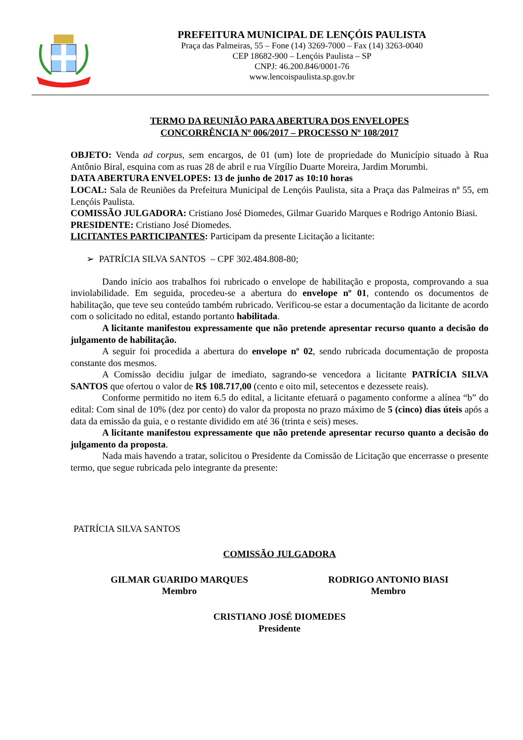PREFEITURA MUNICIPAL DE LENÇÓIS PAULISTA
Praça das Palmeiras, 55 – Fone (14) 3269-7000 – Fax (14) 3263-0040
CEP 18682-900 – Lençóis Paulista – SP
CNPJ: 46.200.846/0001-76
www.lencoispaulista.sp.gov.br
TERMO DA REUNIÃO PARA ABERTURA DOS ENVELOPES
CONCORRÊNCIA Nº 006/2017 – PROCESSO Nº 108/2017
OBJETO: Venda ad corpus, sem encargos, de 01 (um) lote de propriedade do Município situado à Rua Antônio Biral, esquina com as ruas 28 de abril e rua Vírgílio Duarte Moreira, Jardim Morumbi.
DATA ABERTURA ENVELOPES: 13 de junho de 2017 as 10:10 horas
LOCAL: Sala de Reuniões da Prefeitura Municipal de Lençóis Paulista, sita a Praça das Palmeiras nº 55, em Lençóis Paulista.
COMISSÃO JULGADORA: Cristiano José Diomedes, Gilmar Guarido Marques e Rodrigo Antonio Biasi.
PRESIDENTE: Cristiano José Diomedes.
LICITANTES PARTICIPANTES: Participam da presente Licitação a licitante:
➢ PATRÍCIA SILVA SANTOS – CPF 302.484.808-80;
Dando início aos trabalhos foi rubricado o envelope de habilitação e proposta, comprovando a sua inviolabilidade. Em seguida, procedeu-se a abertura do envelope nº 01, contendo os documentos de habilitação, que teve seu conteúdo também rubricado. Verificou-se estar a documentação da licitante de acordo com o solicitado no edital, estando portanto habilitada.
A licitante manifestou expressamente que não pretende apresentar recurso quanto a decisão do julgamento de habilitação.
A seguir foi procedida a abertura do envelope nº 02, sendo rubricada documentação de proposta constante dos mesmos.
A Comissão decidiu julgar de imediato, sagrando-se vencedora a licitante PATRÍCIA SILVA SANTOS que ofertou o valor de R$ 108.717,00 (cento e oito mil, setecentos e dezessete reais).
Conforme permitido no item 6.5 do edital, a licitante efetuará o pagamento conforme a alínea “b” do edital: Com sinal de 10% (dez por cento) do valor da proposta no prazo máximo de 5 (cinco) dias úteis após a data da emissão da guia, e o restante dividido em até 36 (trinta e seis) meses.
A licitante manifestou expressamente que não pretende apresentar recurso quanto a decisão do julgamento da proposta.
Nada mais havendo a tratar, solicitou o Presidente da Comissão de Licitação que encerrasse o presente termo, que segue rubricada pelo integrante da presente:
PATRÍCIA SILVA SANTOS
COMISSÃO JULGADORA
GILMAR GUARIDO MARQUES
Membro
RODRIGO ANTONIO BIASI
Membro
CRISTIANO JOSÉ DIOMEDES
Presidente